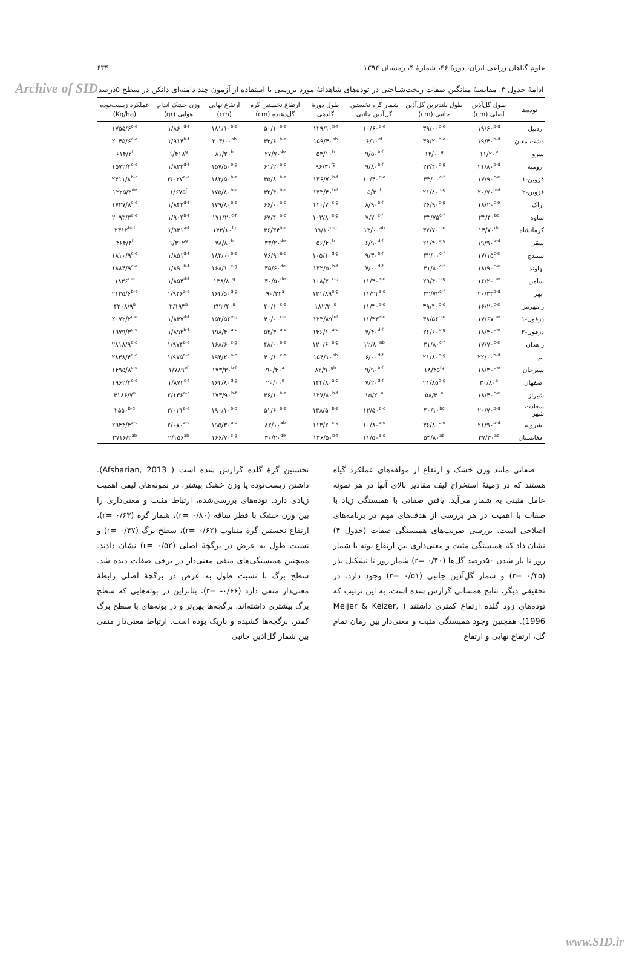Archive of SID
علوم گیاهان زراعی ایران، دورۀ ۴۶، شمارۀ ۴، زمستان ۱۳۹۴ ۶۳۴
ادامۀ جدول ۳. مقایسۀ میانگین صفات ریخت‌شناختی در توده‌های شاهدانۀ مورد بررسی با استفاده از آزمون چند دامنه‌ای دانکن در سطح ۵درصد
| توده‌ها | طول گل‌آذین اصلی (cm) | طول بلندترین گل‌آذین جانبی (cm) | شمار گره نخستین گل‌آذین جانبی | طول دورۀ گلدهی | ارتفاع نخستین گره گل‌دهنده (cm) | ارتفاع نهایی (cm) | وزن خشک اندام هوایی (gr) | عملکرد زیست‌توده (Kg/ha) |
| --- | --- | --- | --- | --- | --- | --- | --- | --- |
| اردبیل | ۱۹/۶۰<sup>b-d</sup> | ۳۹/۰۰<sup>b-e</sup> | ۱۰/۶۰<sup>a-e</sup> | ۱۲۹/۱۰<sup>b-f</sup> | ۵۰/۱۰<sup>b-e</sup> | ۱۸۱/۱۰<sup>b-e</sup> | ۱/۸۶۰<sup>d-f</sup> | ۱۷۵۵/۶<sup>c-e</sup> |
| دشت مغان | ۱۹/۴۰<sup>b-d</sup> | ۳۹/۲۰<sup>b-e</sup> | ۶/۱۰<sup>ef</sup> | ۱۵۹/۴۰<sup>ab</sup> | ۴۳/۶۰<sup>b-e</sup> | ۲۰۳/۰۰<sup>ab</sup> | ۱/۹۱۴<sup>b-f</sup> | ۲۰۴۵/۶<sup>c-e</sup> |
| سرو | ۱۱/۲۰<sup>e</sup> | ۱۳/۰۰<sup>g</sup> | ۹/۵۰<sup>b-f</sup> | ۵۳/۱۰<sup>h</sup> | ۲۷/۷۰<sup>de</sup> | ۸۱/۲۰<sup>h</sup> | ۱/۴۱۸<sup>g</sup> | ۶۱۴/۲<sup>f</sup> |
| ارومیه | ۲۱/۸۰<sup>b-d</sup> | ۲۳/۴۰<sup>c-g</sup> | ۹/۸۰<sup>b-f</sup> | ۹۶/۳۰<sup>fg</sup> | ۶۱/۲۰<sup>a-d</sup> | ۱۵۷/۵۰<sup>e-g</sup> | ۱/۸۲۳<sup>d-f</sup> | ۱۵۷۲/۴<sup>c-e</sup> |
| قزوین-۱ | ۱۷/۹۰<sup>c-e</sup> | ۳۳/۰۰<sup>c-f</sup> | ۱۰/۴۰<sup>a-e</sup> | ۱۳۶/۷۰<sup>b-f</sup> | ۴۵/۸۰<sup>b-e</sup> | ۱۸۲/۵۰<sup>b-e</sup> | ۲/۰۲۷<sup>a-e</sup> | ۲۴۱۱/۸<sup>b-d</sup> |
| قزوین-۲ | ۲۰/۷۰<sup>b-d</sup> | ۲۱/۸۰<sup>d-g</sup> | ۵/۳۰<sup>f</sup> | ۱۳۳/۴۰<sup>b-f</sup> | ۴۲/۴۰<sup>b-e</sup> | ۱۷۵/۸۰<sup>b-e</sup> | ۱/۶۷۵<sup>f</sup> | ۱۲۲۵/۳<sup>de</sup> |
| اراک | ۱۸/۲۰<sup>c-e</sup> | ۲۶/۹۰<sup>c-g</sup> | ۸/۹۰<sup>b-f</sup> | ۱۱۰/۷۰<sup>c-g</sup> | ۶۶/۰۰<sup>a-d</sup> | ۱۷۹/۸۰<sup>b-e</sup> | ۱/۸۴۳<sup>d-f</sup> | ۱۷۲۷/۸<sup>c-e</sup> |
| ساوه | ۲۳/۴۰<sup>bc</sup> | ۳۳/۷۵<sup>c-f</sup> | ۷/۷۰<sup>c-f</sup> | ۱۰۳/۸۰<sup>e-g</sup> | ۶۷/۴۰<sup>a-d</sup> | ۱۷۱/۲۰<sup>c-f</sup> | ۱/۹۰۴<sup>b-f</sup> | ۲۰۹۳/۳<sup>c-e</sup> |
| کرمانشاه | ۱۴/۷۰<sup>de</sup> | ۳۷/۷۰<sup>b-e</sup> | ۱۳/۰۰<sup>ab</sup> | ۹۹/۱۰<sup>d-g</sup> | ۴۶/۳۴<sup>b-e</sup> | ۱۴۳/۱۰<sup>fg</sup> | ۱/۹۴۱<sup>a-f</sup> | ۲۳۱۲<sup>b-d</sup> |
| سقز | ۱۹/۹۰<sup>b-d</sup> | ۲۱/۴۰<sup>e-g</sup> | ۶/۹۰<sup>d-f</sup> | ۵۶/۴۰<sup>h</sup> | ۳۳/۲۰<sup>de</sup> | ۷۸/۸۰<sup>h</sup> | ۱/۳۰۲<sup>g</sup> | ۴۶۴/۴<sup>f</sup> |
| سنندج | ۱۷/۱۵<sup>c-e</sup> | ۳۲/۰۰<sup>c-f</sup> | ۹/۳۰<sup>b-f</sup> | ۱۰۵/۱۰<sup>d-g</sup> | ۷۶/۹۰<sup>a-c</sup> | ۱۸۲/۰۰<sup>b-e</sup> | ۱/۸۵۱<sup>d-f</sup> | ۱۸۱۰/۹<sup>c-e</sup> |
| نهاوند | ۱۸/۹۰<sup>c-e</sup> | ۳۱/۸۰<sup>c-f</sup> | ۷/۰۰<sup>d-f</sup> | ۱۳۲/۵۰<sup>b-f</sup> | ۳۵/۶۰<sup>de</sup> | ۱۶۸/۱۰<sup>c-g</sup> | ۱/۸۹۰<sup>b-f</sup> | ۱۸۸۴/۹<sup>c-e</sup> |
| سامن | ۱۶/۲۰<sup>c-e</sup> | ۲۹/۴۰<sup>c-g</sup> | ۱۱/۴۰<sup>a-d</sup> | ۱۰۸/۳۰<sup>c-g</sup> | ۳۰/۵۰<sup>de</sup> | ۱۳۸/۸۰<sup>g</sup> | ۱/۸۵۴<sup>d-f</sup> | ۱۸۳۶<sup>c-e</sup> |
| ابهر | ۲۰/۳۳<sup>b-d</sup> | ۳۲/۷۲<sup>c-f</sup> | ۱۱/۲۲<sup>a-d</sup> | ۱۲۱/۸۹<sup>b-g</sup> | ۹۰/۲۲<sup>a</sup> | ۱۶۴/۵۰<sup>d-g</sup> | ۱/۹۴۶<sup>a-e</sup> | ۲۱۳۵/۶<sup>b-e</sup> |
| رامهرمز | ۱۶/۲۰<sup>c-e</sup> | ۳۹/۴۰<sup>b-d</sup> | ۱۱/۳۰<sup>a-d</sup> | ۱۸۲/۳۰<sup>a</sup> | ۴۰/۱۰<sup>c-e</sup> | ۲۲۲/۴۰<sup>a</sup> | ۲/۱۹۳<sup>a</sup> | ۴۲۰۸/۹<sup>a</sup> |
| دزفول-۱ | ۱۷/۶۷<sup>c-e</sup> | ۳۸/۵۶<sup>b-e</sup> | ۱۱/۳۳<sup>a-d</sup> | ۱۲۳/۸۹<sup>b-f</sup> | ۴۰/۰۰<sup>c-e</sup> | ۱۵۲/۵۶<sup>e-g</sup> | ۱/۸۴۷<sup>d-f</sup> | ۲۰۷۲/۲<sup>c-e</sup> |
| دزفول-۲ | ۱۸/۴۰<sup>c-e</sup> | ۲۶/۶۰<sup>c-g</sup> | ۷/۴۰<sup>d-f</sup> | ۱۴۶/۱۰<sup>a-c</sup> | ۵۲/۳۰<sup>a-e</sup> | ۱۹۸/۴۰<sup>a-c</sup> | ۱/۸۹۲<sup>b-f</sup> | ۱۹۷۹/۳<sup>c-e</sup> |
| زاهدان | ۱۷/۷۰<sup>c-e</sup> | ۳۱/۸۰<sup>c-f</sup> | ۱۲/۸۰<sup>ab</sup> | ۱۲۰/۶۰<sup>b-g</sup> | ۴۸/۰۰<sup>b-e</sup> | ۱۶۸/۶۰<sup>c-g</sup> | ۱/۹۷۴<sup>a-e</sup> | ۲۸۱۸/۹<sup>a-d</sup> |
| بم | ۲۲/۰۰<sup>b-d</sup> | ۲۱/۸۰<sup>d-g</sup> | ۶/۰۰<sup>d-f</sup> | ۱۵۴/۱۰<sup>ab</sup> | ۴۰/۱۰<sup>c-e</sup> | ۱۹۴/۲۰<sup>a-d</sup> | ۱/۹۷۵<sup>a-e</sup> | ۲۸۳۸/۴<sup>a-d</sup> |
| سیرجان | ۱۸/۳۰<sup>c-e</sup> | ۱۸/۴۵<sup>fg</sup> | ۹/۹۰<sup>b-f</sup> | ۸۲/۹۰<sup>gh</sup> | ۹۰/۴۰<sup>a</sup> | ۱۷۳/۳۰<sup>b-f</sup> | ۱/۷۸۹<sup>ef</sup> | ۱۴۹۵/۸<sup>c-e</sup> |
| اصفهان | ۳۰/۸۰<sup>a</sup> | ۲۱/۸۵<sup>d-g</sup> | ۷/۲۰<sup>d-f</sup> | ۱۴۴/۸۰<sup>a-d</sup> | ۲۰/۰۰<sup>e</sup> | ۱۶۴/۸۰<sup>d-g</sup> | ۱/۸۷۲<sup>c-f</sup> | ۱۹۶۲/۴<sup>c-e</sup> |
| شیراز | ۱۸/۴۰<sup>c-e</sup> | ۵۸/۴۰<sup>a</sup> | ۱۵/۲۰<sup>a</sup> | ۱۲۷/۸۰<sup>b-f</sup> | ۴۶/۱۰<sup>b-e</sup> | ۱۷۳/۹۰<sup>b-f</sup> | ۲/۱۳۶<sup>a-c</sup> | ۴۱۸۶/۷<sup>a</sup> |
| سعادت شهر | ۲۰/۷۰<sup>b-d</sup> | ۴۰/۱۰<sup>bc</sup> | ۱۲/۵۰<sup>a-c</sup> | ۱۳۸/۵۰<sup>b-e</sup> | ۵۱/۶۰<sup>b-e</sup> | ۱۹۰/۱۰<sup>b-d</sup> | ۲/۰۲۱<sup>a-e</sup> | ۲۵۵۰<sup>b-d</sup> |
| بشرویه | ۲۱/۹۰<sup>b-d</sup> | ۳۶/۸۰<sup>c-e</sup> | ۱۰/۸۰<sup>a-e</sup> | ۱۱۳/۲۰<sup>c-g</sup> | ۸۲/۱۰<sup>ab</sup> | ۱۹۵/۳۰<sup>a-d</sup> | ۲/۰۷۰<sup>a-d</sup> | ۲۹۴۴/۴<sup>a-c</sup> |
| افغانستان | ۲۷/۳۰<sup>ab</sup> | ۵۳/۸۰<sup>ab</sup> | ۱۱/۵۰<sup>a-d</sup> | ۱۳۶/۵۰<sup>b-f</sup> | ۳۰/۲۰<sup>de</sup> | ۱۶۶/۷۰<sup>c-g</sup> | ۲/۱۵۶<sup>ab</sup> | ۳۷۱۶/۲<sup>ab</sup> |
صفاتی مانند وزن خشک و ارتفاع از مؤلفه‌های عملکرد گیاه هستند که در زمینۀ استخراج لیف مقادیر بالای آنها در هر نمونه عامل مثبتی به شمار می‌آید. یافتن صفاتی با همبستگی زیاد با صفات با اهمیت در هر بررسی از هدف‌های مهم در برنامه‌های اصلاحی است. بررسی ضریب‌های همبستگی صفات (جدول ۴) نشان داد که همبستگی مثبت و معنی‌داری بین ارتفاع بوته با شمار روز تا باز شدن ۵۰درصد گل‌ها (r= ۰/۴۰) شمار روز تا تشکیل بذر (r= ۰/۴۵) و شمار گل‌آذین جانبی (r= ۰/۵۱) وجود دارد. در تحقیقی دیگر، نتایج همسانی گزارش شده است، به این ترتیب که توده‌های زود گلده ارتفاع کمتری داشتند ( Meijer & Keizer, 1996). همچنین وجود همبستگی مثبت و معنی‌دار بین زمان تمام گل، ارتفاع نهایی و ارتفاع
نخستین گرۀ گلده گزارش شده است ( Afsharian, 2013). داشتن زیست‌توده یا وزن خشک بیشتر، در نمونه‌های لیفی اهمیت زیادی دارد. توده‌های بررسی‌شده، ارتباط مثبت و معنی‌داری را بین وزن خشک با قطر ساقه (r= ۰/۸۰)، شمار گره (r= ۰/۶۳)، ارتفاع نخستین گرۀ متناوب (r= ۰/۶۲)، سطح برگ (r= ۰/۴۷) و نسبت طول به عرض در برگچۀ اصلی (r= ۰/۵۲) نشان دادند. همچنین همبستگی‌های منفی معنی‌دار در برخی صفات دیده شد. سطح برگ با نسبت طول به عرض در برگچۀ اصلی رابطۀ معنی‌دار منفی دارد (r= -۰/۶۶)، بنابراین در بوته‌هایی که سطح برگ بیشتری داشته‌اند، برگچه‌ها پهن‌تر و در بوته‌های با سطح برگ کمتر، برگچه‌ها کشیده و باریک بوده است. ارتباط معنی‌دار منفی بین شمار گل‌آذین جانبی
www.SID.ir